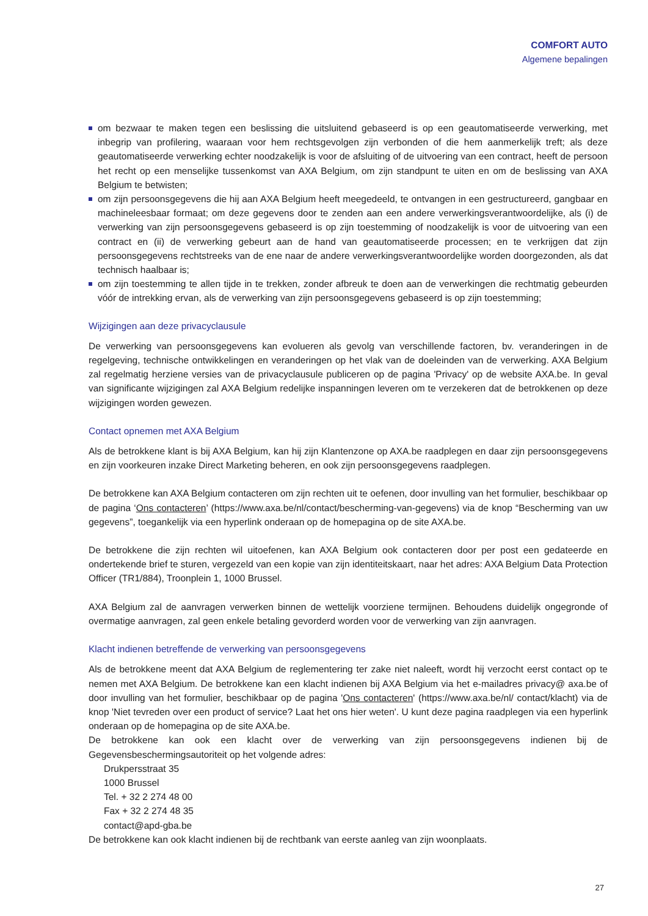COMFORT AUTO
Algemene bepalingen
om bezwaar te maken tegen een beslissing die uitsluitend gebaseerd is op een geautomatiseerde verwerking, met inbegrip van profilering, waaraan voor hem rechtsgevolgen zijn verbonden of die hem aanmerkelijk treft; als deze geautomatiseerde verwerking echter noodzakelijk is voor de afsluiting of de uitvoering van een contract, heeft de persoon het recht op een menselijke tussenkomst van AXA Belgium, om zijn standpunt te uiten en om de beslissing van AXA Belgium te betwisten;
om zijn persoonsgegevens die hij aan AXA Belgium heeft meegedeeld, te ontvangen in een gestructureerd, gangbaar en machineleesbaar formaat; om deze gegevens door te zenden aan een andere verwerkingsverantwoordelijke, als (i) de verwerking van zijn persoonsgegevens gebaseerd is op zijn toestemming of noodzakelijk is voor de uitvoering van een contract en (ii) de verwerking gebeurt aan de hand van geautomatiseerde processen; en te verkrijgen dat zijn persoonsgegevens rechtstreeks van de ene naar de andere verwerkingsverantwoordelijke worden doorgezonden, als dat technisch haalbaar is;
om zijn toestemming te allen tijde in te trekken, zonder afbreuk te doen aan de verwerkingen die rechtmatig gebeurden vóór de intrekking ervan, als de verwerking van zijn persoonsgegevens gebaseerd is op zijn toestemming;
Wijzigingen aan deze privacyclausule
De verwerking van persoonsgegevens kan evolueren als gevolg van verschillende factoren, bv. veranderingen in de regelgeving, technische ontwikkelingen en veranderingen op het vlak van de doeleinden van de verwerking. AXA Belgium zal regelmatig herziene versies van de privacyclausule publiceren op de pagina 'Privacy' op de website AXA.be. In geval van significante wijzigingen zal AXA Belgium redelijke inspanningen leveren om te verzekeren dat de betrokkenen op deze wijzigingen worden gewezen.
Contact opnemen met AXA Belgium
Als de betrokkene klant is bij AXA Belgium, kan hij zijn Klantenzone op AXA.be raadplegen en daar zijn persoonsgegevens en zijn voorkeuren inzake Direct Marketing beheren, en ook zijn persoonsgegevens raadplegen.
De betrokkene kan AXA Belgium contacteren om zijn rechten uit te oefenen, door invulling van het formulier, beschikbaar op de pagina ‘Ons contacteren’ (https://www.axa.be/nl/contact/bescherming-van-gegevens) via de knop “Bescherming van uw gegevens”, toegankelijk via een hyperlink onderaan op de homepagina op de site AXA.be.
De betrokkene die zijn rechten wil uitoefenen, kan AXA Belgium ook contacteren door per post een gedateerde en ondertekende brief te sturen, vergezeld van een kopie van zijn identiteitskaart, naar het adres: AXA Belgium Data Protection Officer (TR1/884), Troonplein 1, 1000 Brussel.
AXA Belgium zal de aanvragen verwerken binnen de wettelijk voorziene termijnen. Behoudens duidelijk ongegronde of overmatige aanvragen, zal geen enkele betaling gevorderd worden voor de verwerking van zijn aanvragen.
Klacht indienen betreffende de verwerking van persoonsgegevens
Als de betrokkene meent dat AXA Belgium de reglementering ter zake niet naleeft, wordt hij verzocht eerst contact op te nemen met AXA Belgium. De betrokkene kan een klacht indienen bij AXA Belgium via het e-mailadres privacy@ axa.be of door invulling van het formulier, beschikbaar op de pagina 'Ons contacteren' (https://www.axa.be/nl/ contact/klacht) via de knop 'Niet tevreden over een product of service? Laat het ons hier weten'. U kunt deze pagina raadplegen via een hyperlink onderaan op de homepagina op de site AXA.be.
De betrokkene kan ook een klacht over de verwerking van zijn persoonsgegevens indienen bij de Gegevensbeschermingsautoriteit op het volgende adres:
Drukpersstraat 35
1000 Brussel
Tel. + 32 2 274 48 00
Fax + 32 2 274 48 35
contact@apd-gba.be
De betrokkene kan ook klacht indienen bij de rechtbank van eerste aanleg van zijn woonplaats.
27